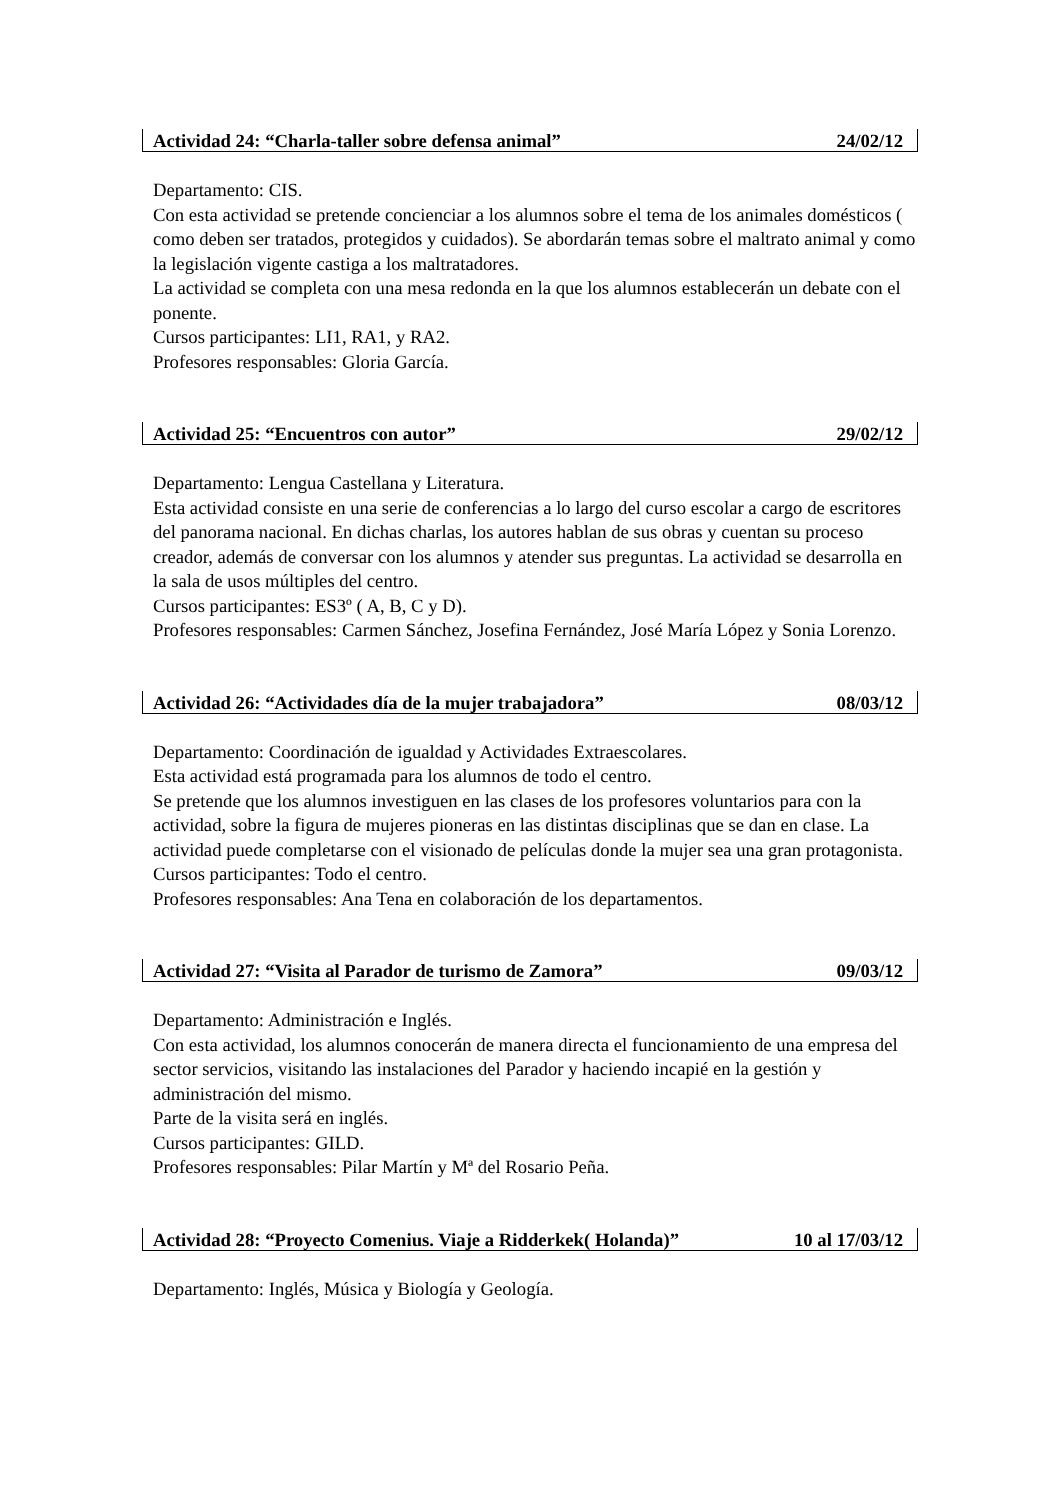Actividad 24: “Charla-taller sobre defensa animal” 24/02/12
Departamento: CIS.
Con esta actividad se pretende concienciar a los alumnos sobre el tema de los animales domésticos ( como deben ser tratados, protegidos y cuidados). Se abordarán temas sobre el maltrato animal y como la legislación vigente castiga a los maltratadores.
La actividad se completa con una mesa redonda en la que los alumnos establecerán un debate con el ponente.
Cursos participantes: LI1, RA1, y RA2.
Profesores responsables: Gloria García.
Actividad 25: “Encuentros con autor” 29/02/12
Departamento: Lengua Castellana y Literatura.
Esta actividad consiste en una serie de conferencias a lo largo del curso escolar a cargo de escritores del panorama nacional. En dichas charlas, los autores hablan de sus obras y cuentan su proceso creador, además de conversar con los alumnos y atender sus preguntas. La actividad se desarrolla en la sala de usos múltiples del centro.
Cursos participantes: ES3º ( A, B, C y D).
Profesores responsables: Carmen Sánchez, Josefina Fernández, José María López y Sonia Lorenzo.
Actividad 26: “Actividades día de la mujer trabajadora” 08/03/12
Departamento: Coordinación de igualdad y Actividades Extraescolares.
Esta actividad está programada para los alumnos de todo el centro.
Se pretende que los alumnos investiguen en las clases de los profesores voluntarios para con la actividad, sobre la figura de mujeres pioneras en las distintas disciplinas que se dan en clase. La actividad puede completarse con el visionado de películas donde la mujer sea una gran protagonista.
Cursos participantes: Todo el centro.
Profesores responsables: Ana Tena en colaboración de los departamentos.
Actividad 27: “Visita al Parador de turismo de Zamora” 09/03/12
Departamento: Administración e Inglés.
Con esta actividad, los alumnos conocerán de manera directa el funcionamiento de una empresa del sector servicios, visitando las instalaciones del Parador y haciendo incapié en la gestión y administración del mismo.
Parte de la visita será en inglés.
Cursos participantes: GILD.
Profesores responsables: Pilar Martín y Mª del Rosario Peña.
Actividad 28: “Proyecto Comenius. Viaje a Ridderkek( Holanda)” 10 al 17/03/12
Departamento: Inglés, Música y Biología y Geología.